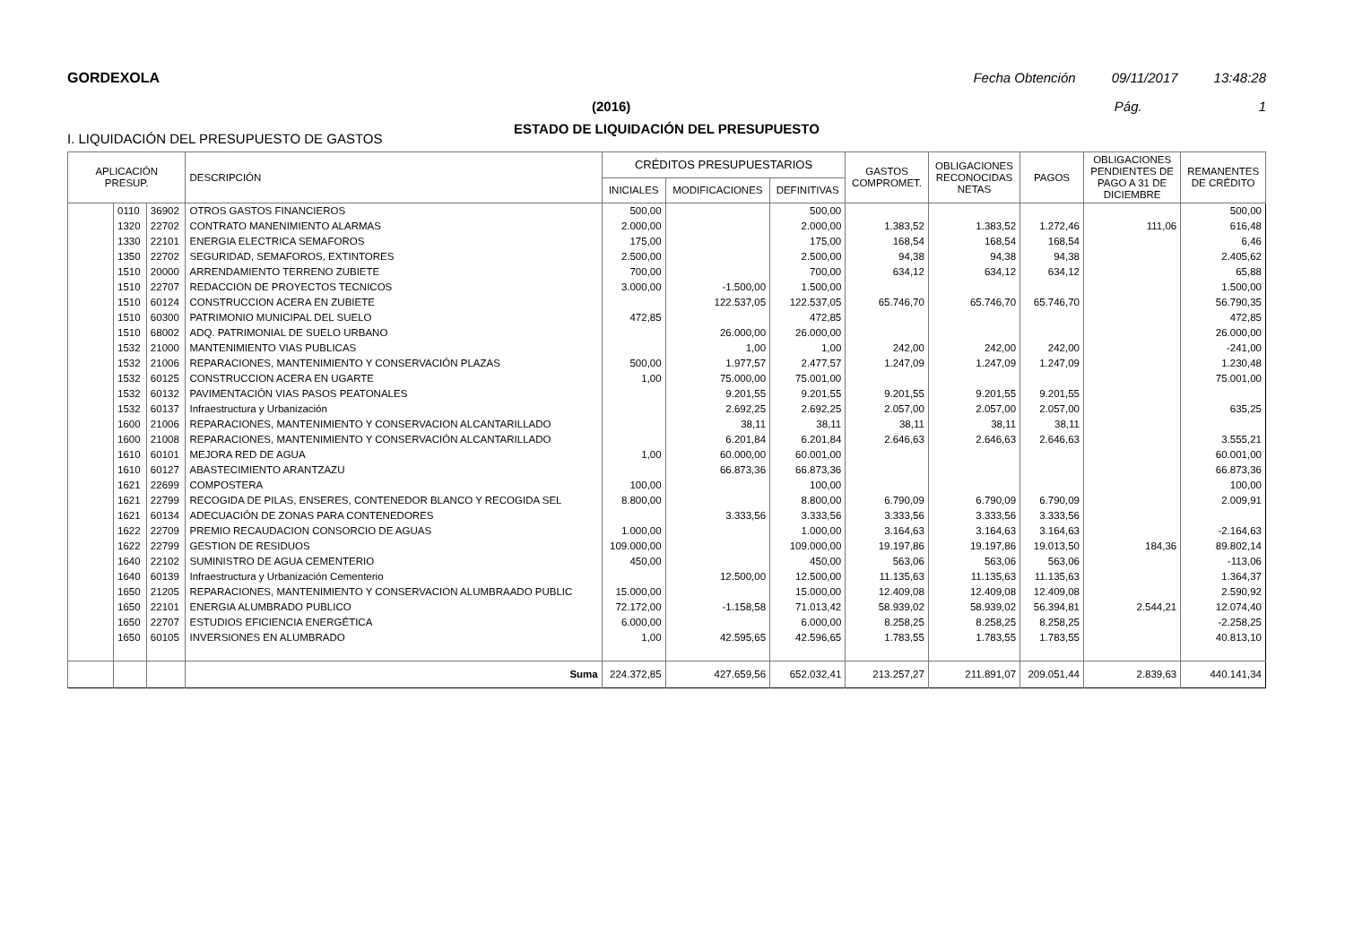GORDEXOLA Fecha Obtención 09/11/2017 13:48:28
(2016) Pág. 1
ESTADO DE LIQUIDACIÓN DEL PRESUPUESTO
I. LIQUIDACIÓN DEL PRESUPUESTO DE GASTOS
| APLICACIÓN PRESUP. | | | DESCRIPCIÓN | CRÉDITOS PRESUPUESTARIOS | | | GASTOS COMPROMET. | OBLIGACIONES RECONOCIDAS NETAS | PAGOS | OBLIGACIONES PENDIENTES DE PAGO A 31 DE DICIEMBRE | REMANENTES DE CRÉDITO |
| --- | --- | --- | --- | --- | --- | --- | --- | --- | --- | --- | --- |
| | | | | INICIALES | MODIFICACIONES | DEFINITIVAS | | | | | |
| | 0110 | 36902 | OTROS GASTOS FINANCIEROS | 500,00 | | 500,00 | | | | | 500,00 |
| | 1320 | 22702 | CONTRATO MANENIMIENTO ALARMAS | 2.000,00 | | 2.000,00 | 1.383,52 | 1.383,52 | 1.272,46 | 111,06 | 616,48 |
| | 1330 | 22101 | ENERGIA ELECTRICA SEMAFOROS | 175,00 | | 175,00 | 168,54 | 168,54 | 168,54 | | 6,46 |
| | 1350 | 22702 | SEGURIDAD, SEMAFOROS, EXTINTORES | 2.500,00 | | 2.500,00 | 94,38 | 94,38 | 94,38 | | 2.405,62 |
| | 1510 | 20000 | ARRENDAMIENTO TERRENO ZUBIETE | 700,00 | | 700,00 | 634,12 | 634,12 | 634,12 | | 65,88 |
| | 1510 | 22707 | REDACCION DE PROYECTOS TECNICOS | 3.000,00 | -1.500,00 | 1.500,00 | | | | | 1.500,00 |
| | 1510 | 60124 | CONSTRUCCION ACERA EN ZUBIETE | | 122.537,05 | 122.537,05 | 65.746,70 | 65.746,70 | 65.746,70 | | 56.790,35 |
| | 1510 | 60300 | PATRIMONIO MUNICIPAL DEL SUELO | 472,85 | | 472,85 | | | | | 472,85 |
| | 1510 | 68002 | ADQ. PATRIMONIAL DE SUELO URBANO | | 26.000,00 | 26.000,00 | | | | | 26.000,00 |
| | 1532 | 21000 | MANTENIMIENTO VIAS PUBLICAS | | 1,00 | 1,00 | 242,00 | 242,00 | 242,00 | | -241,00 |
| | 1532 | 21006 | REPARACIONES, MANTENIMIENTO Y CONSERVACIÓN PLAZAS | 500,00 | 1.977,57 | 2.477,57 | 1.247,09 | 1.247,09 | 1.247,09 | | 1.230,48 |
| | 1532 | 60125 | CONSTRUCCION ACERA EN UGARTE | 1,00 | 75.000,00 | 75.001,00 | | | | | 75.001,00 |
| | 1532 | 60132 | PAVIMENTACIÓN VIAS PASOS PEATONALES | | 9.201,55 | 9.201,55 | 9.201,55 | 9.201,55 | 9.201,55 | | |
| | 1532 | 60137 | Infraestructura y Urbanización | | 2.692,25 | 2.692,25 | 2.057,00 | 2.057,00 | 2.057,00 | | 635,25 |
| | 1600 | 21006 | REPARACIONES, MANTENIMIENTO Y CONSERVACION ALCANTARILLADO | | 38,11 | 38,11 | 38,11 | 38,11 | 38,11 | | |
| | 1600 | 21008 | REPARACIONES, MANTENIMIENTO Y CONSERVACIÓN ALCANTARILLADO | | 6.201,84 | 6.201,84 | 2.646,63 | 2.646,63 | 2.646,63 | | 3.555,21 |
| | 1610 | 60101 | MEJORA RED DE AGUA | 1,00 | 60.000,00 | 60.001,00 | | | | | 60.001,00 |
| | 1610 | 60127 | ABASTECIMIENTO ARANTZAZU | | 66.873,36 | 66.873,36 | | | | | 66.873,36 |
| | 1621 | 22699 | COMPOSTERA | 100,00 | | 100,00 | | | | | 100,00 |
| | 1621 | 22799 | RECOGIDA DE PILAS, ENSERES, CONTENEDOR BLANCO Y RECOGIDA SEL | 8.800,00 | | 8.800,00 | 6.790,09 | 6.790,09 | 6.790,09 | | 2.009,91 |
| | 1621 | 60134 | ADECUACIÓN DE ZONAS PARA CONTENEDORES | | 3.333,56 | 3.333,56 | 3.333,56 | 3.333,56 | 3.333,56 | | |
| | 1622 | 22709 | PREMIO RECAUDACION CONSORCIO DE AGUAS | 1.000,00 | | 1.000,00 | 3.164,63 | 3.164,63 | 3.164,63 | | -2.164,63 |
| | 1622 | 22799 | GESTION DE RESIDUOS | 109.000,00 | | 109.000,00 | 19.197,86 | 19.197,86 | 19.013,50 | 184,36 | 89.802,14 |
| | 1640 | 22102 | SUMINISTRO DE AGUA CEMENTERIO | 450,00 | | 450,00 | 563,06 | 563,06 | 563,06 | | -113,06 |
| | 1640 | 60139 | Infraestructura y Urbanización Cementerio | | 12.500,00 | 12.500,00 | 11.135,63 | 11.135,63 | 11.135,63 | | 1.364,37 |
| | 1650 | 21205 | REPARACIONES, MANTENIMIENTO Y CONSERVACION ALUMBRAADO PUBLIC | 15.000,00 | | 15.000,00 | 12.409,08 | 12.409,08 | 12.409,08 | | 2.590,92 |
| | 1650 | 22101 | ENERGIA ALUMBRADO PUBLICO | 72.172,00 | -1.158,58 | 71.013,42 | 58.939,02 | 58.939,02 | 56.394,81 | 2.544,21 | 12.074,40 |
| | 1650 | 22707 | ESTUDIOS EFICIENCIA ENERGÉTICA | 6.000,00 | | 6.000,00 | 8.258,25 | 8.258,25 | 8.258,25 | | -2.258,25 |
| | 1650 | 60105 | INVERSIONES EN ALUMBRADO | 1,00 | 42.595,65 | 42.596,65 | 1.783,55 | 1.783,55 | 1.783,55 | | 40.813,10 |
| | | | Suma | 224.372,85 | 427.659,56 | 652.032,41 | 213.257,27 | 211.891,07 | 209.051,44 | 2.839,63 | 440.141,34 |